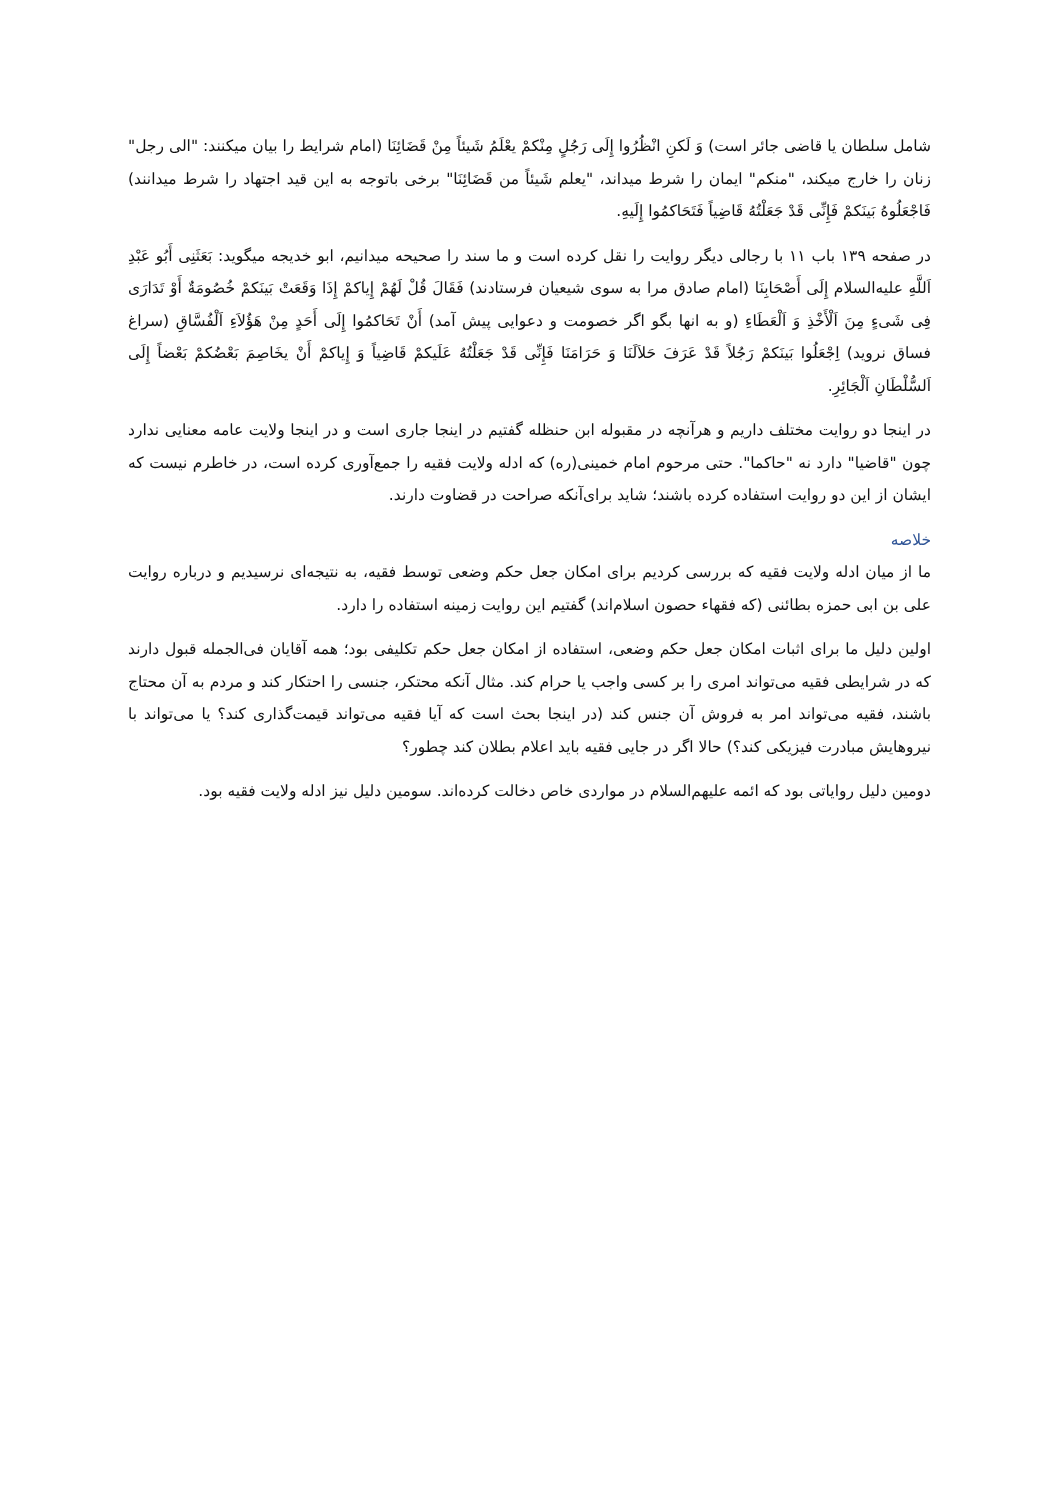شامل سلطان یا قاضی جائر است) وَ لَکنِ انْظُرُوا إِلَی رَجُلٍ مِنْکمْ یعْلَمُ شَیئاً مِنْ قَضَائِنَا (امام شرایط را بیان میکنند: "الی رجل" زنان را خارج میکند، "منکم" ایمان را شرط میداند، "یعلم شَیئاً من قَضَائِنَا" برخی باتوجه به این قید اجتهاد را شرط میدانند) فَاجْعَلُوهُ بَینَکمْ فَإِنِّی قَدْ جَعَلْتُهُ قَاضِیاً فَتَحَاکمُوا إِلَیهِ.
در صفحه ۱۳۹ باب ۱۱ با رجالی دیگر روایت را نقل کرده است و ما سند را صحیحه میدانیم، ابو خدیجه میگوید: بَعَثَنِی أَبُو عَبْدِ اَللَّهِ علیه‌السلام إِلَی أَصْحَابِنَا (امام صادق مرا به سوی شیعیان فرستادند) فَقَالَ قُلْ لَهُمْ إِیاکمْ إِذَا وَقَعَتْ بَینَکمْ خُصُومَةٌ أَوْ تَدَارَی فِی شَیءٍ مِنَ اَلْأَخْذِ وَ اَلْعَطَاءِ (و به انها بگو اگر خصومت و دعوایی پیش آمد) أَنْ تَحَاکمُوا إِلَی أَحَدٍ مِنْ هَؤُلاَءِ اَلْفُسَّاقِ (سراغ فساق نروید) اِجْعَلُوا بَینَکمْ رَجُلاً قَدْ عَرَفَ حَلاَلَنَا وَ حَرَامَنَا فَإِنِّی قَدْ جَعَلْتُهُ عَلَیکمْ قَاضِیاً وَ إِیاکمْ أَنْ یخَاصِمَ بَعْضُکمْ بَعْضاً إِلَی اَلسُّلْطَانِ اَلْجَائِرِ.
در اینجا دو روایت مختلف داریم و هرآنچه در مقبوله ابن حنظله گفتیم در اینجا جاری است و در اینجا ولایت عامه معنایی ندارد چون "قاضیا" دارد نه "حاکما". حتی مرحوم امام خمینی(ره) که ادله ولایت فقیه را جمع‌آوری کرده است، در خاطرم نیست که ایشان از این دو روایت استفاده کرده باشند؛ شاید برای‌آنکه صراحت در قضاوت دارند.
خلاصه
ما از میان ادله ولایت فقیه که بررسی کردیم برای امکان جعل حکم وضعی توسط فقیه، به نتیجه‌ای نرسیدیم و درباره روایت علی بن ابی حمزه بطائنی (که فقهاء حصون اسلام‌اند) گفتیم این روایت زمینه استفاده را دارد.
اولین دلیل ما برای اثبات امکان جعل حکم وضعی، استفاده از امکان جعل حکم تکلیفی بود؛ همه آقایان فی‌الجمله قبول دارند که در شرایطی فقیه می‌تواند امری را بر کسی واجب یا حرام کند. مثال آنکه محتکر، جنسی را احتکار کند و مردم به آن محتاج باشند، فقیه می‌تواند امر به فروش آن جنس کند (در اینجا بحث است که آیا فقیه می‌تواند قیمت‌گذاری کند؟ یا می‌تواند با نیروهایش مبادرت فیزیکی کند؟) حالا اگر در جایی فقیه باید اعلام بطلان کند چطور؟
دومین دلیل روایاتی بود که ائمه علیهم‌السلام در مواردی خاص دخالت کرده‌اند. سومین دلیل نیز ادله ولایت فقیه بود.